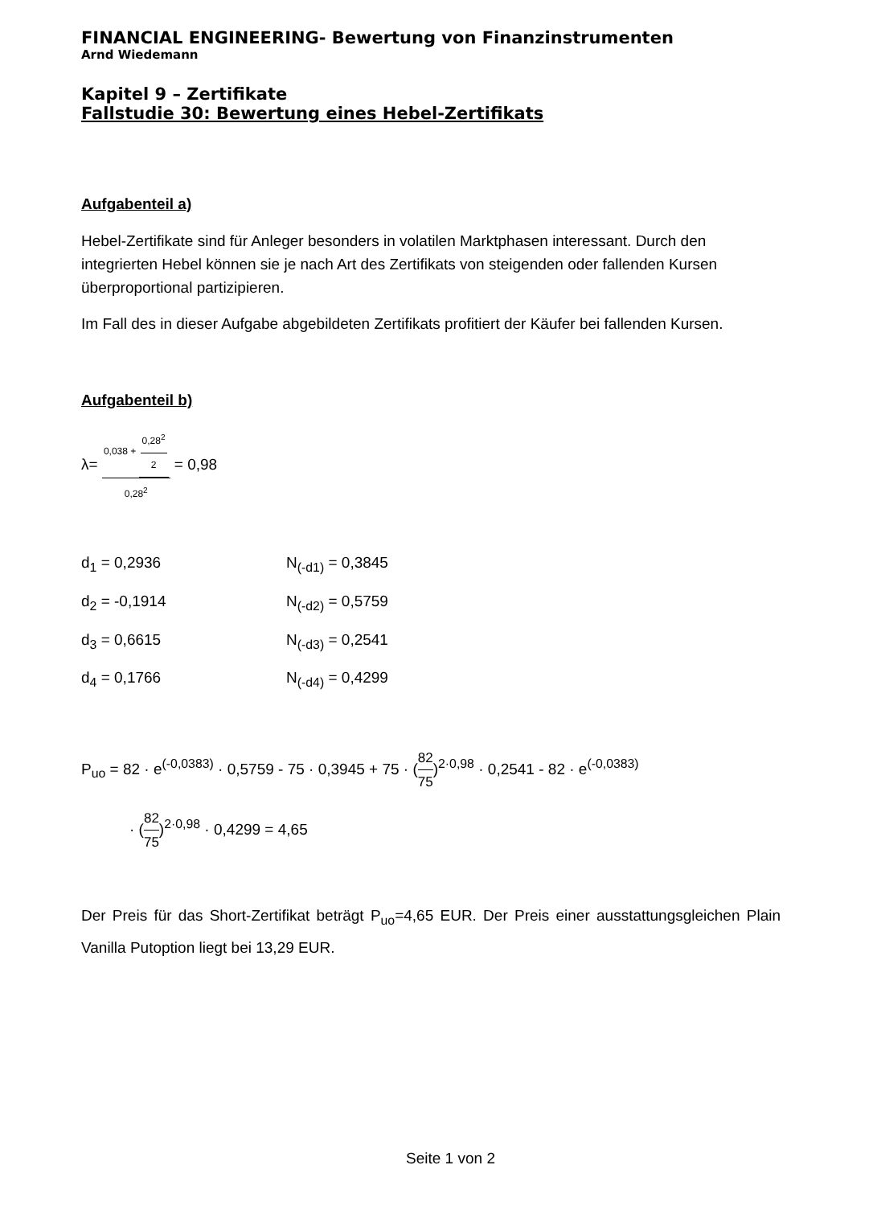FINANCIAL ENGINEERING- Bewertung von Finanzinstrumenten
Arnd Wiedemann
Kapitel 9 – Zertifikate
Fallstudie 30: Bewertung eines Hebel-Zertifikats
Aufgabenteil a)
Hebel-Zertifikate sind für Anleger besonders in volatilen Marktphasen interessant. Durch den integrierten Hebel können sie je nach Art des Zertifikats von steigenden oder fallenden Kursen überproportional partizipieren.
Im Fall des in dieser Aufgabe abgebildeten Zertifikats profitiert der Käufer bei fallenden Kursen.
Aufgabenteil b)
λ= 0,038 + 0,28<sup>2</sup> 2 0,28<sup>2</sup> = 0,98
d<sub>1</sub> = 0,2936 N<sub>(-d1)</sub> = 0,3845
d<sub>2</sub> = -0,1914 N<sub>(-d2)</sub> = 0,5759
d<sub>3</sub> = 0,6615 N<sub>(-d3)</sub> = 0,2541
d<sub>4</sub> = 0,1766 N<sub>(-d4)</sub> = 0,4299
P<sub>uo</sub> = 82 · e<sup>(-0,0383)</sup> · 0,5759 - 75 · 0,3945 + 75 · (82 75)<sup>2·0,98</sup> · 0,2541 - 82 · e<sup>(-0,0383)</sup>
· (82 75)<sup>2·0,98</sup> · 0,4299 = 4,65
Der Preis für das Short-Zertifikat beträgt P<sub>uo</sub>=4,65 EUR. Der Preis einer ausstattungsgleichen Plain Vanilla Putoption liegt bei 13,29 EUR.
Seite 1 von 2